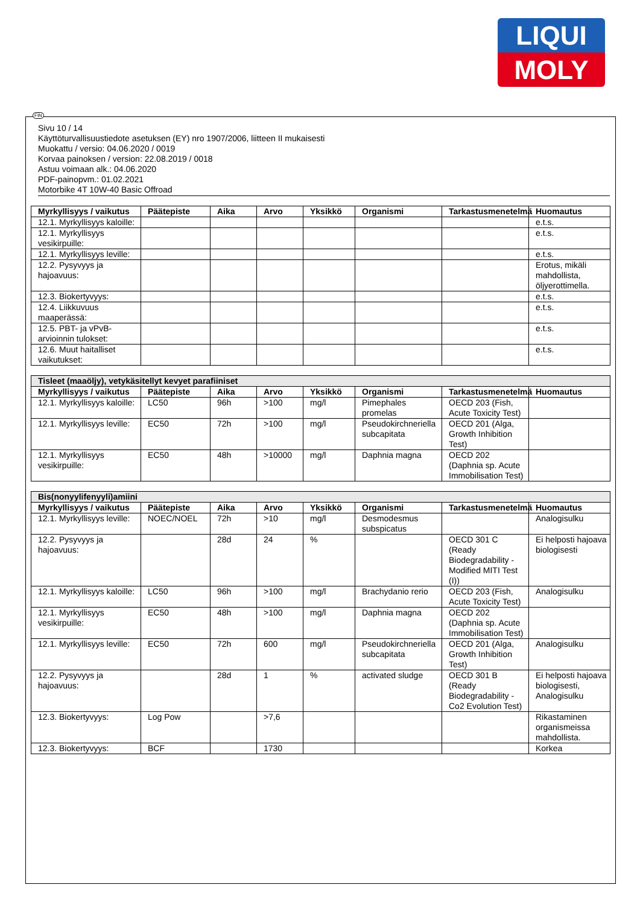LIQUI
MOLY
Sivu 10 / 14
Käyttöturvallisuustiedote asetuksen (EY) nro 1907/2006, liitteen II mukaisesti
Muokattu / versio: 04.06.2020 / 0019
Korvaa painoksen / version: 22.08.2019 / 0018
Astuu voimaan alk.: 04.06.2020
PDF-painopvm.: 01.02.2021
Motorbike 4T 10W-40 Basic Offroad
| Myrkyllisyys / vaikutus | Päätepiste | Aika | Arvo | Yksikkö | Organismi | Tarkastusmenetelmä | Huomautus |
| --- | --- | --- | --- | --- | --- | --- | --- |
| 12.1. Myrkyllisyys kaloille: | | | | | | | e.t.s. |
| 12.1. Myrkyllisyys vesikirpuille: | | | | | | | e.t.s. |
| 12.1. Myrkyllisyys leville: | | | | | | | e.t.s. |
| 12.2. Pysyvyys ja hajoavuus: | | | | | | | Erotus, mikäli mahdollista, öljyerottimella. |
| 12.3. Biokertyvyys: | | | | | | | e.t.s. |
| 12.4. Liikkuvuus maaperässä: | | | | | | | e.t.s. |
| 12.5. PBT- ja vPvB-arvioinnin tulokset: | | | | | | | e.t.s. |
| 12.6. Muut haitalliset vaikutukset: | | | | | | | e.t.s. |
| Tisleet (maaöljy), vetykäsitellyt kevyet parafiiniset | | | | | | | |
| Myrkyllisyys / vaikutus | Päätepiste | Aika | Arvo | Yksikkö | Organismi | Tarkastusmenetelmä | Huomautus |
| 12.1. Myrkyllisyys kaloille: | LC50 | 96h | >100 | mg/l | Pimephales promelas | OECD 203 (Fish, Acute Toxicity Test) | |
| 12.1. Myrkyllisyys leville: | EC50 | 72h | >100 | mg/l | Pseudokirchneriella subcapitata | OECD 201 (Alga, Growth Inhibition Test) | |
| 12.1. Myrkyllisyys vesikirpuille: | EC50 | 48h | >10000 | mg/l | Daphnia magna | OECD 202 (Daphnia sp. Acute Immobilisation Test) | |
| Bis(nonyylifenyyli)amiini | | | | | | | |
| Myrkyllisyys / vaikutus | Päätepiste | Aika | Arvo | Yksikkö | Organismi | Tarkastusmenetelmä | Huomautus |
| 12.1. Myrkyllisyys leville: | NOEC/NOEL | 72h | >10 | mg/l | Desmodesmus subspicatus | | Analogisulku |
| 12.2. Pysyvyys ja hajoavuus: | | 28d | 24 | % | | OECD 301 C (Ready Biodegradability - Modified MITI Test (I)) | Ei helposti hajoava biologisesti |
| 12.1. Myrkyllisyys kaloille: | LC50 | 96h | >100 | mg/l | Brachydanio rerio | OECD 203 (Fish, Acute Toxicity Test) | Analogisulku |
| 12.1. Myrkyllisyys vesikirpuille: | EC50 | 48h | >100 | mg/l | Daphnia magna | OECD 202 (Daphnia sp. Acute Immobilisation Test) | |
| 12.1. Myrkyllisyys leville: | EC50 | 72h | 600 | mg/l | Pseudokirchneriella subcapitata | OECD 201 (Alga, Growth Inhibition Test) | Analogisulku |
| 12.2. Pysyvyys ja hajoavuus: | | 28d | 1 | % | activated sludge | OECD 301 B (Ready Biodegradability - Co2 Evolution Test) | Ei helposti hajoava biologisesti, Analogisulku |
| 12.3. Biokertyvyys: | Log Pow | | >7,6 | | | | Rikastaminen organismeissa mahdollista. |
| 12.3. Biokertyvyys: | BCF | | 1730 | | | | Korkea |
FIN